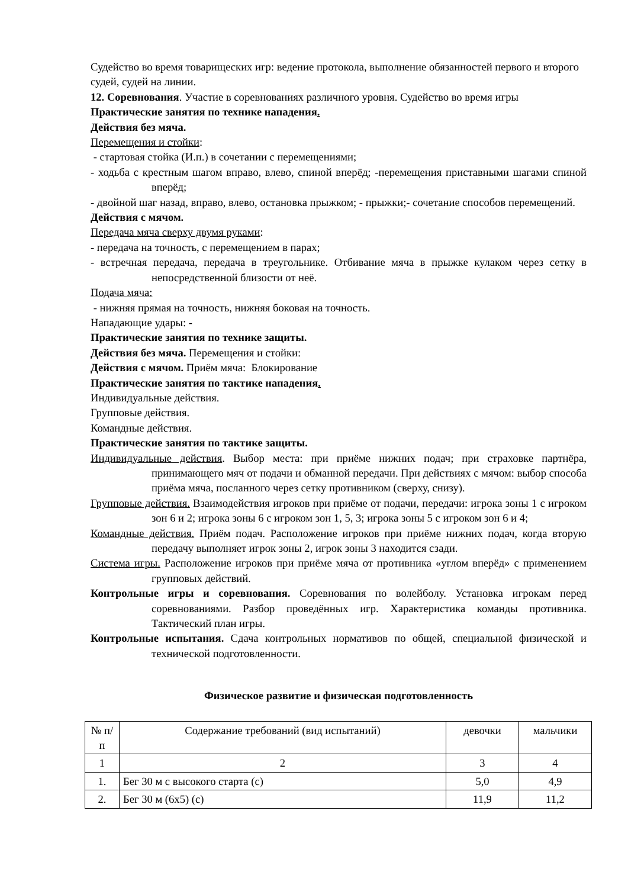Судейство во время товарищеских игр: ведение протокола, выполнение обязанностей первого и второго судей, судей на линии.
12. Соревнования. Участие в соревнованиях различного уровня. Судейство во время игры
Практические занятия по технике нападения.
Действия без мяча.
Перемещения и стойки:
- стартовая стойка (И.п.) в сочетании с перемещениями;
- ходьба с крестным шагом вправо, влево, спиной вперёд; -перемещения приставными шагами спиной вперёд;
- двойной шаг назад, вправо, влево, остановка прыжком; - прыжки;- сочетание способов перемещений.
Действия с мячом.
Передача мяча сверху двумя руками:
- передача на точность, с перемещением в парах;
- встречная передача, передача в треугольнике. Отбивание мяча в прыжке кулаком через сетку в непосредственной близости от неё.
Подача мяча:
- нижняя прямая на точность, нижняя боковая на точность.
Нападающие удары: -
Практические занятия по технике защиты.
Действия без мяча. Перемещения и стойки:
Действия с мячом. Приём мяча: Блокирование
Практические занятия по тактике нападения.
Индивидуальные действия.
Групповые действия.
Командные действия.
Практические занятия по тактике защиты.
Индивидуальные действия. Выбор места: при приёме нижних подач; при страховке партнёра, принимающего мяч от подачи и обманной передачи. При действиях с мячом: выбор способа приёма мяча, посланного через сетку противником (сверху, снизу).
Групповые действия. Взаимодействия игроков при приёме от подачи, передачи: игрока зоны 1 с игроком зон 6 и 2; игрока зоны 6 с игроком зон 1, 5, 3; игрока зоны 5 с игроком зон 6 и 4;
Командные действия. Приём подач. Расположение игроков при приёме нижних подач, когда вторую передачу выполняет игрок зоны 2, игрок зоны 3 находится сзади.
Система игры. Расположение игроков при приёме мяча от противника «углом вперёд» с применением групповых действий.
Контрольные игры и соревнования. Соревнования по волейболу. Установка игрокам перед соревнованиями. Разбор проведённых игр. Характеристика команды противника. Тактический план игры.
Контрольные испытания. Сдача контрольных нормативов по общей, специальной физической и технической подготовленности.
Физическое развитие и физическая подготовленность
| № п/п | Содержание требований (вид испытаний) | девочки | мальчики |
| --- | --- | --- | --- |
| 1 | 2 | 3 | 4 |
| 1. | Бег 30 м с высокого старта (с) | 5,0 | 4,9 |
| 2. | Бег 30 м (6х5) (с) | 11,9 | 11,2 |